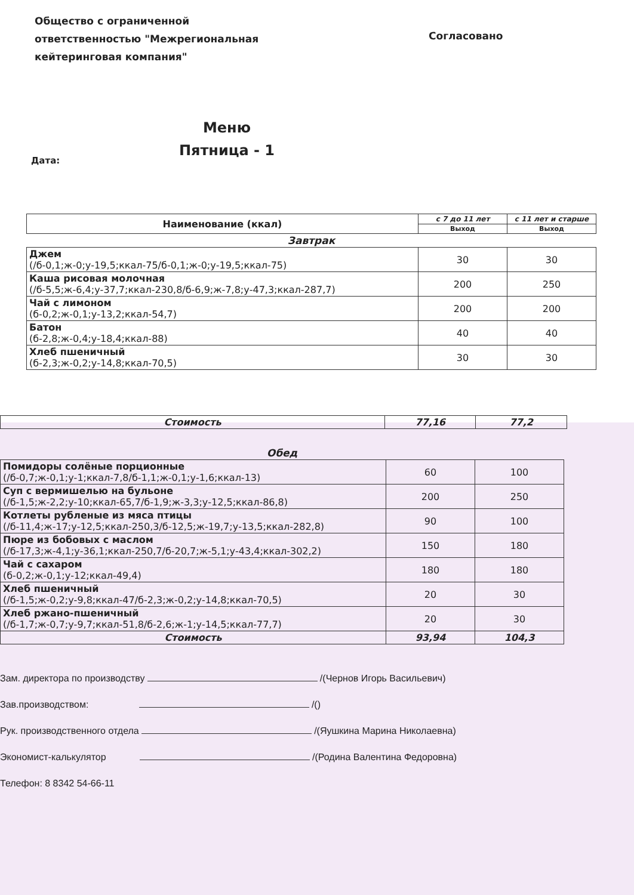Общество с ограниченной
ответственностью "Межрегиональная
кейтеринговая компания"
Согласовано
Меню
Пятница - 1
Дата:
| Наименование (ккал) | с 7 до 11 лет | с 11 лет и старше |
| --- | --- | --- |
| | Выход | Выход |
| Завтрак | | |
| Джем (/б-0,1;ж-0;у-19,5;ккал-75/б-0,1;ж-0;у-19,5;ккал-75) | 30 | 30 |
| Каша рисовая молочная (/б-5,5;ж-6,4;у-37,7;ккал-230,8/б-6,9;ж-7,8;у-47,3;ккал-287,7) | 200 | 250 |
| Чай с лимоном (б-0,2;ж-0,1;у-13,2;ккал-54,7) | 200 | 200 |
| Батон (б-2,8;ж-0,4;у-18,4;ккал-88) | 40 | 40 |
| Хлеб пшеничный (б-2,3;ж-0,2;у-14,8;ккал-70,5) | 30 | 30 |
| Стоимость | 77,16 | 77,2 |
| Обед | | |
| Помидоры солёные порционные (/б-0,7;ж-0,1;у-1;ккал-7,8/б-1,1;ж-0,1;у-1,6;ккал-13) | 60 | 100 |
| Суп с вермишелью на бульоне (/б-1,5;ж-2,2;у-10;ккал-65,7/б-1,9;ж-3,3;у-12,5;ккал-86,8) | 200 | 250 |
| Котлеты рубленые из мяса птицы (/б-11,4;ж-17;у-12,5;ккал-250,3/б-12,5;ж-19,7;у-13,5;ккал-282,8) | 90 | 100 |
| Пюре из бобовых с маслом (/б-17,3;ж-4,1;у-36,1;ккал-250,7/б-20,7;ж-5,1;у-43,4;ккал-302,2) | 150 | 180 |
| Чай с сахаром (б-0,2;ж-0,1;у-12;ккал-49,4) | 180 | 180 |
| Хлеб пшеничный (/б-1,5;ж-0,2;у-9,8;ккал-47/б-2,3;ж-0,2;у-14,8;ккал-70,5) | 20 | 30 |
| Хлеб ржано-пшеничный (/б-1,7;ж-0,7;у-9,7;ккал-51,8/б-2,6;ж-1;у-14,5;ккал-77,7) | 20 | 30 |
| Стоимость | 93,94 | 104,3 |
Зам. директора по производству /(Чернов Игорь Васильевич)
Зав.производством: /()
Рук. производственного отдела /(Яушкина Марина Николаевна)
Экономист-калькулятор /(Родина Валентина Федоровна)
Телефон: 8 8342 54-66-11